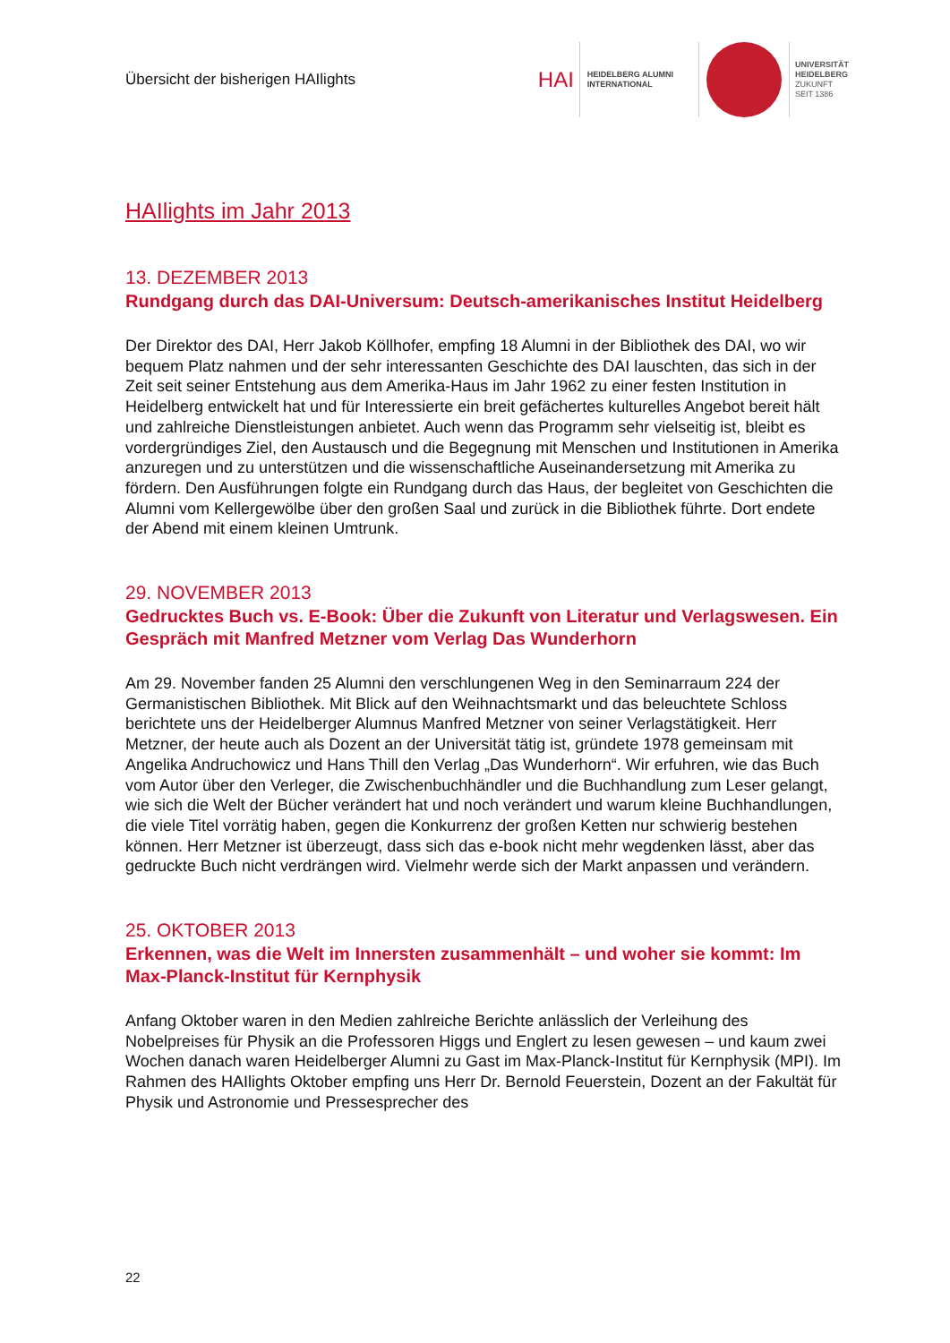Übersicht der bisherigen HAIlights
HAI
HEIDELBERG ALUMNI
INTERNATIONAL
UNIVERSITÄT
HEIDELBERG
ZUKUNFT
SEIT 1386
HAIlights im Jahr 2013
13. DEZEMBER 2013
Rundgang durch das DAI-Universum: Deutsch-amerikanisches Institut Heidelberg
Der Direktor des DAI, Herr Jakob Köllhofer, empfing 18 Alumni in der Bibliothek des DAI, wo wir bequem Platz nahmen und der sehr interessanten Geschichte des DAI lauschten, das sich in der Zeit seit seiner Entstehung aus dem Amerika-Haus im Jahr 1962 zu einer festen Institution in Heidelberg entwickelt hat und für Interessierte ein breit gefächertes kulturelles Angebot bereit hält und zahlreiche Dienstleistungen anbietet. Auch wenn das Programm sehr vielseitig ist, bleibt es vordergründiges Ziel, den Austausch und die Begegnung mit Menschen und Institutionen in Amerika anzuregen und zu unterstützen und die wissenschaftliche Auseinandersetzung mit Amerika zu fördern. Den Ausführungen folgte ein Rundgang durch das Haus, der begleitet von Geschichten die Alumni vom Kellergewölbe über den großen Saal und zurück in die Bibliothek führte. Dort endete der Abend mit einem kleinen Umtrunk.
29. NOVEMBER 2013
Gedrucktes Buch vs. E-Book: Über die Zukunft von Literatur und Verlagswesen. Ein Gespräch mit Manfred Metzner vom Verlag Das Wunderhorn
Am 29. November fanden 25 Alumni den verschlungenen Weg in den Seminarraum 224 der Germanistischen Bibliothek. Mit Blick auf den Weihnachtsmarkt und das beleuchtete Schloss berichtete uns der Heidelberger Alumnus Manfred Metzner von seiner Verlagstätigkeit. Herr Metzner, der heute auch als Dozent an der Universität tätig ist, gründete 1978 gemeinsam mit Angelika Andruchowicz und Hans Thill den Verlag „Das Wunderhorn“. Wir erfuhren, wie das Buch vom Autor über den Verleger, die Zwischenbuchhändler und die Buchhandlung zum Leser gelangt, wie sich die Welt der Bücher verändert hat und noch verändert und warum kleine Buchhandlungen, die viele Titel vorrätig haben, gegen die Konkurrenz der großen Ketten nur schwierig bestehen können. Herr Metzner ist überzeugt, dass sich das e-book nicht mehr wegdenken lässt, aber das gedruckte Buch nicht verdrängen wird. Vielmehr werde sich der Markt anpassen und verändern.
25. OKTOBER 2013
Erkennen, was die Welt im Innersten zusammenhält – und woher sie kommt: Im Max-Planck-Institut für Kernphysik
Anfang Oktober waren in den Medien zahlreiche Berichte anlässlich der Verleihung des Nobelpreises für Physik an die Professoren Higgs und Englert zu lesen gewesen – und kaum zwei Wochen danach waren Heidelberger Alumni zu Gast im Max-Planck-Institut für Kernphysik (MPI). Im Rahmen des HAIlights Oktober empfing uns Herr Dr. Bernold Feuerstein, Dozent an der Fakultät für Physik und Astronomie und Pressesprecher des
22